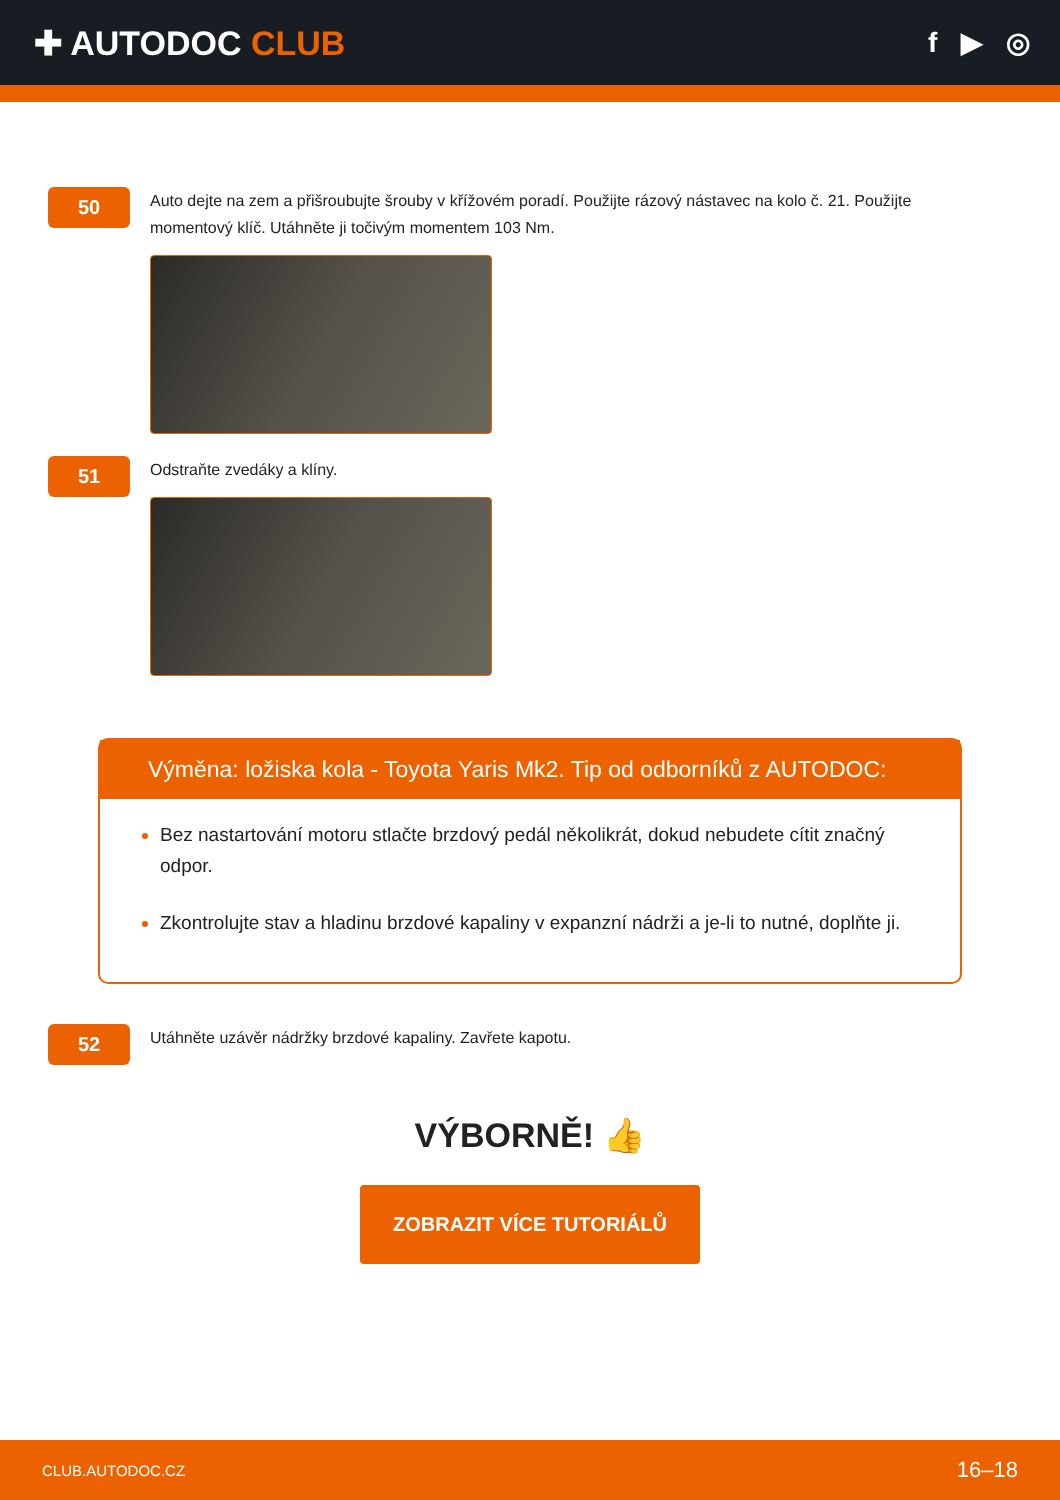✚ AUTODOC CLUB
f ▶ ◎
50
Auto dejte na zem a přišroubujte šrouby v křížovém poradí. Použijte rázový nástavec na kolo č. 21. Použijte momentový klíč. Utáhněte ji točivým momentem 103 Nm.
51
Odstraňte zvedáky a klíny.
Výměna: ložiska kola - Toyota Yaris Mk2. Tip od odborníků z AUTODOC:
Bez nastartování motoru stlačte brzdový pedál několikrát, dokud nebudete cítit značný odpor.
Zkontrolujte stav a hladinu brzdové kapaliny v expanzní nádrži a je-li to nutné, doplňte ji.
52
Utáhněte uzávěr nádržky brzdové kapaliny. Zavřete kapotu.
VÝBORNĚ! 👍
ZOBRAZIT VÍCE TUTORIÁLŮ
CLUB.AUTODOC.CZ 16–18